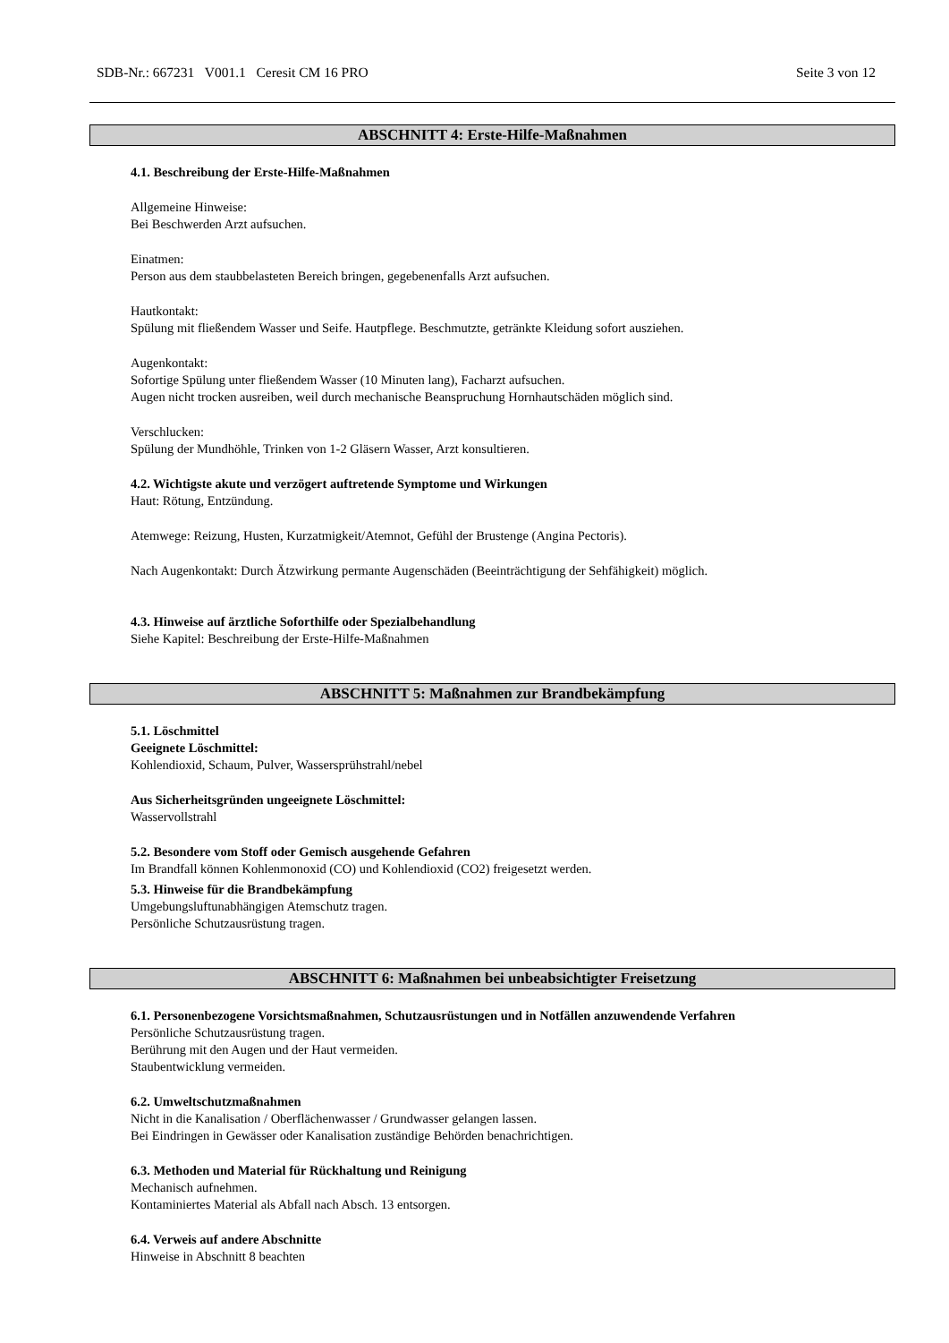SDB-Nr.: 667231 V001.1 Ceresit CM 16 PRO Seite 3 von 12
ABSCHNITT 4: Erste-Hilfe-Maßnahmen
4.1. Beschreibung der Erste-Hilfe-Maßnahmen
Allgemeine Hinweise:
Bei Beschwerden Arzt aufsuchen.
Einatmen:
Person aus dem staubbelasteten Bereich bringen, gegebenenfalls Arzt aufsuchen.
Hautkontakt:
Spülung mit fließendem Wasser und Seife. Hautpflege. Beschmutzte, getränkte Kleidung sofort ausziehen.
Augenkontakt:
Sofortige Spülung unter fließendem Wasser (10 Minuten lang), Facharzt aufsuchen.
Augen nicht trocken ausreiben, weil durch mechanische Beanspruchung Hornhautschäden möglich sind.
Verschlucken:
Spülung der Mundhöhle, Trinken von 1-2 Gläsern Wasser, Arzt konsultieren.
4.2. Wichtigste akute und verzögert auftretende Symptome und Wirkungen
Haut: Rötung, Entzündung.
Atemwege: Reizung, Husten, Kurzatmigkeit/Atemnot, Gefühl der Brustenge (Angina Pectoris).
Nach Augenkontakt: Durch Ätzwirkung permante Augenschäden (Beeinträchtigung der Sehfähigkeit) möglich.
4.3. Hinweise auf ärztliche Soforthilfe oder Spezialbehandlung
Siehe Kapitel: Beschreibung der Erste-Hilfe-Maßnahmen
ABSCHNITT 5: Maßnahmen zur Brandbekämpfung
5.1. Löschmittel
Geeignete Löschmittel:
Kohlendioxid, Schaum, Pulver, Wassersprühstrahl/nebel
Aus Sicherheitsgründen ungeeignete Löschmittel:
Wasservollstrahl
5.2. Besondere vom Stoff oder Gemisch ausgehende Gefahren
Im Brandfall können Kohlenmonoxid (CO) und Kohlendioxid (CO2) freigesetzt werden.
5.3. Hinweise für die Brandbekämpfung
Umgebungsluftunabhängigen Atemschutz tragen.
Persönliche Schutzausrüstung tragen.
ABSCHNITT 6: Maßnahmen bei unbeabsichtigter Freisetzung
6.1. Personenbezogene Vorsichtsmaßnahmen, Schutzausrüstungen und in Notfällen anzuwendende Verfahren
Persönliche Schutzausrüstung tragen.
Berührung mit den Augen und der Haut vermeiden.
Staubentwicklung vermeiden.
6.2. Umweltschutzmaßnahmen
Nicht in die Kanalisation / Oberflächenwasser / Grundwasser gelangen lassen.
Bei Eindringen in Gewässer oder Kanalisation zuständige Behörden benachrichtigen.
6.3. Methoden und Material für Rückhaltung und Reinigung
Mechanisch aufnehmen.
Kontaminiertes Material als Abfall nach Absch. 13 entsorgen.
6.4. Verweis auf andere Abschnitte
Hinweise in Abschnitt 8 beachten